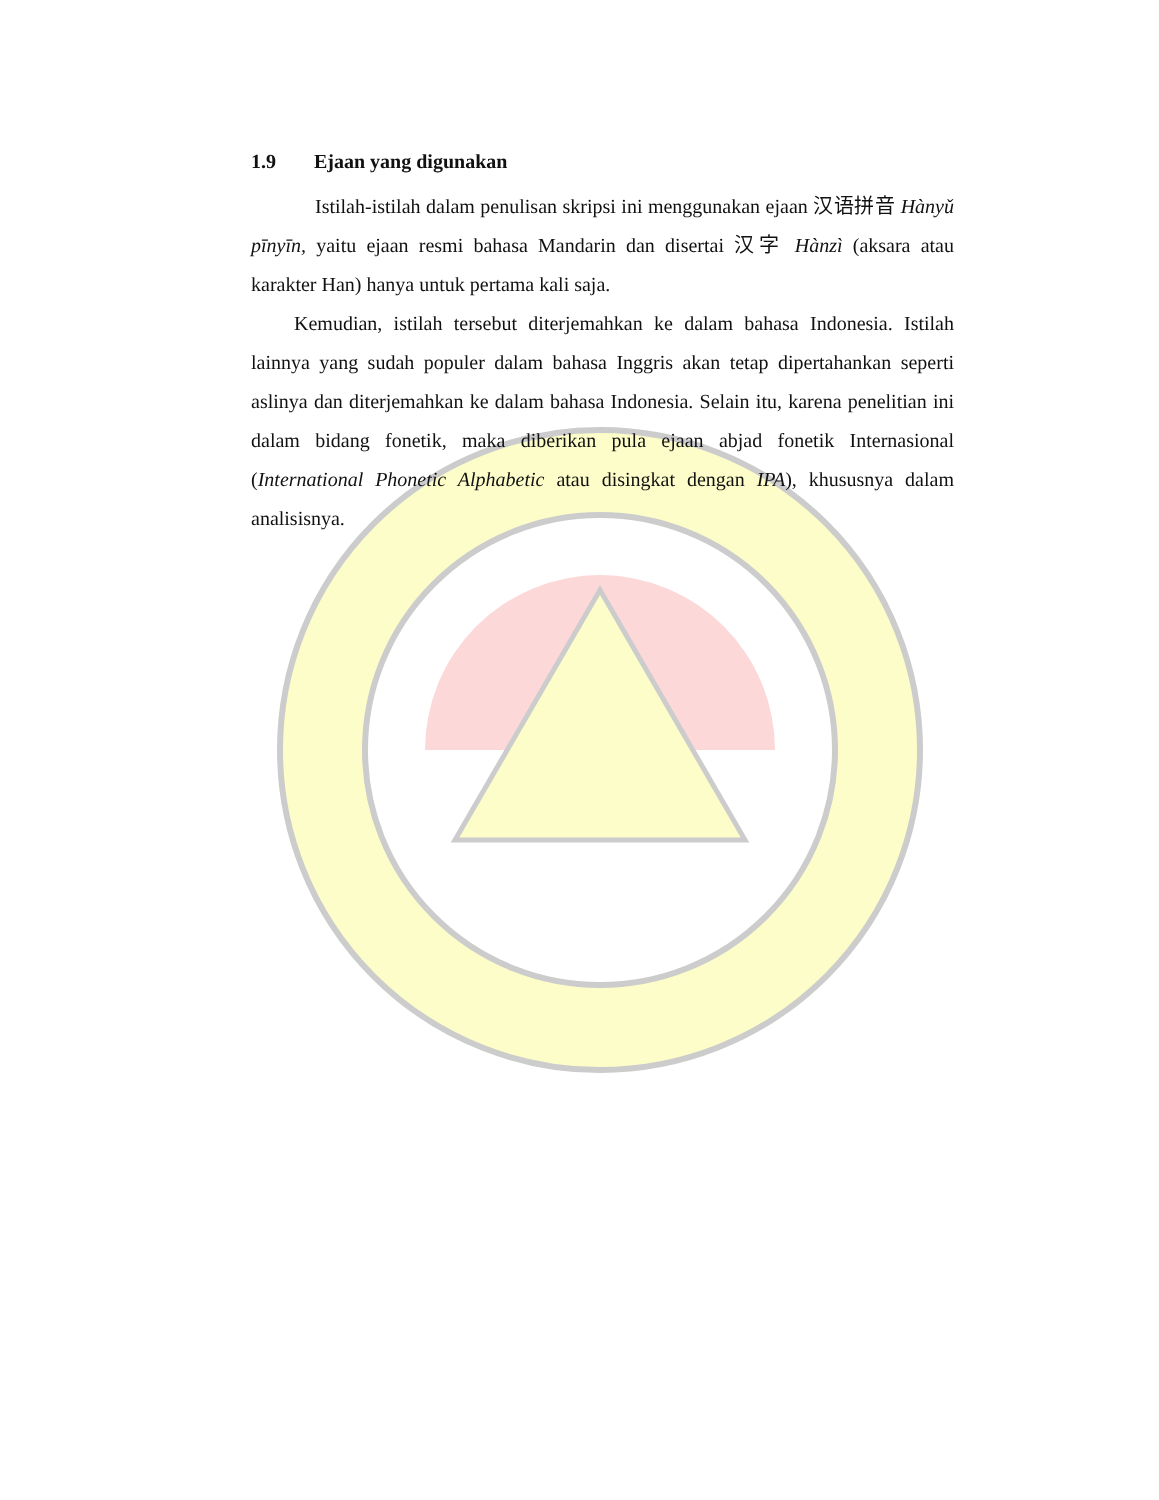1.9 Ejaan yang digunakan
Istilah-istilah dalam penulisan skripsi ini menggunakan ejaan 汉语拼音 Hànyǔ pīnyīn, yaitu ejaan resmi bahasa Mandarin dan disertai 汉字 Hànzì (aksara atau karakter Han) hanya untuk pertama kali saja.
Kemudian, istilah tersebut diterjemahkan ke dalam bahasa Indonesia. Istilah lainnya yang sudah populer dalam bahasa Inggris akan tetap dipertahankan seperti aslinya dan diterjemahkan ke dalam bahasa Indonesia. Selain itu, karena penelitian ini dalam bidang fonetik, maka diberikan pula ejaan abjad fonetik Internasional (International Phonetic Alphabetic atau disingkat dengan IPA), khususnya dalam analisisnya.